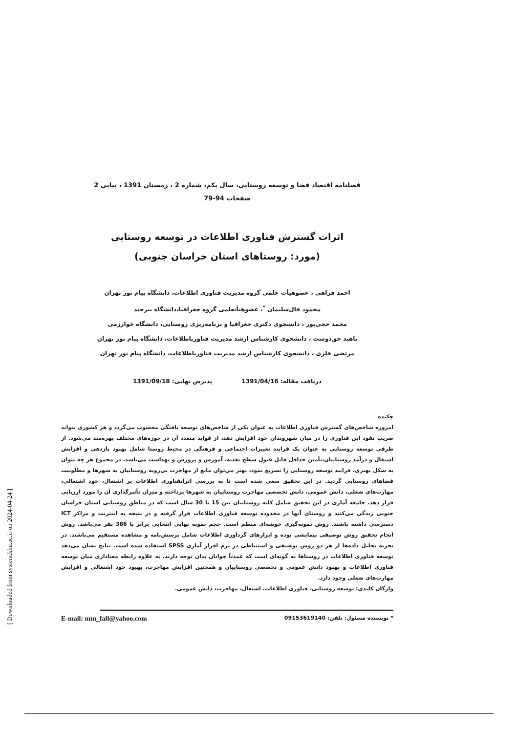فصلنامه اقتصاد فضا و توسعه روستایی، سال یکم، شماره 2 ، زمستان 1391 ، پیاپی 2
صفحات 94-79
اثرات گسترش فناوری اطلاعات در توسعه روستایی
(مورد: روستاهای استان خراسان جنوبی)
احمد فراهی ، عضوهیأت علمی گروه مدیریت فناوری اطلاعات، دانشگاه پیام نور تهران
محمود فال‌سلیمان <sup>*</sup>، عضوهیأتعلمی گروه جغرافیا،دانشگاه بیرجند
محمد حجی‌پور ، دانشجوی دکتری جغرافیا و برنامه‌ریزی روستایی، دانشگاه خوارزمی
ناهید حق‌دوست ، دانشجوی کارشناس ارشد مدیریت فناوریاطلاعات، دانشگاه پیام نور تهران
مرتضی فلزی ، دانشجوی کارشناس ارشد مدیریت فناوریاطلاعات، دانشگاه پیام نور تهران
دریافت مقاله: 1391/04/16 پذیرش نهایی: 1391/09/18
چکیده
امروزه شاخص‌های گسترش فناوری اطلاعات به عنوان یکی از شاخص‌های توسعه یافتگی محسوب می‌گردد و هر کشوری بتواند ضریب نفوذ این فناوری را در میان شهروندان خود افزایش دهد، از فواید متعدد آن در حوزه‌های مختلف بهره‌مند می‌شود. از طرفی توسعه روستایی به عنوان یک فرایند تغییرات اجتماعی و فرهنگی در محیط روستا شامل بهبود بازدهی و افزایش اشتغال و درآمد روستاییان،تأمین حداقل قابل قبول سطح تغذیه، آموزش و پرورش و بهداشت می‌باشد. در مجموع هر چه بتوان به شکل بهتری، فرایند توسعه روستایی را تسریع نمود، بهتر می‌توان مانع از مهاجرت بی‌رویه روستاییان به شهرها و مطلوبیت فضاهای روستایی گردید. در این تحقیق سعی شده است تا به بررسی اثراتفناوری اطلاعات بر اشتغال، خود اشتغالی، مهارت‌های شغلی، دانش عمومی، دانش تخصصی مهاجرت روستاییان به شهرها پرداخته و میزان تأثیرگذاری آن را مورد ارزیابی قرار دهد. جامعه آماری در این تحقیق شامل کلیه روستاییان بین 15 تا 30 سال است که در مناطق روستایی استان خراسان جنوبی زندگی می‌کنند و روستای آنها در محدوده توسعه فناوری اطلاعات قرار گرفته و در نتیجه به اینترنت و مراکز ICT دسترسی داشته باشند. روش نمونه‌گیری خوشه‌ای منظم است. حجم نمونه نهایی انتخابی برابر با 386 نفر می‌باشد. روش انجام تحقیق روش توصیفی پیمایشی بوده و ابزارهای گردآوری اطلاعات شامل پرسش‌نامه و مشاهده مستقیم می‌باشند. در تجزیه تحلیل داده‌ها از هر دو روش توصیفی و استنباطی در نرم افزار آماری SPSS استفاده شده است. نتایج نشان می‌دهد توسعه فناوری اطلاعات در روستاها به گونه‌ای است که عمدتاً جوانان بدان توجه دارند. به علاوه رابطه معناداری میان توسعه فناوری اطلاعات و بهبود دانش عمومی و تخصصی روستاییان و همچنین افزایش مهاجرت، بهبود خود اشتغالی و افزایش مهارت‌های شغلی وجود دارد.
واژگان کلیدی: توسعه روستایی، فناوری اطلاعات، اشتغال، مهاجرت، دانش عمومی.
* نویسنده مسئول: تلفن: 09153619140 E-mail: mm_fall@yahoo.com
[ Downloaded from system.khu.ac.ir on 2024-04-24 ]